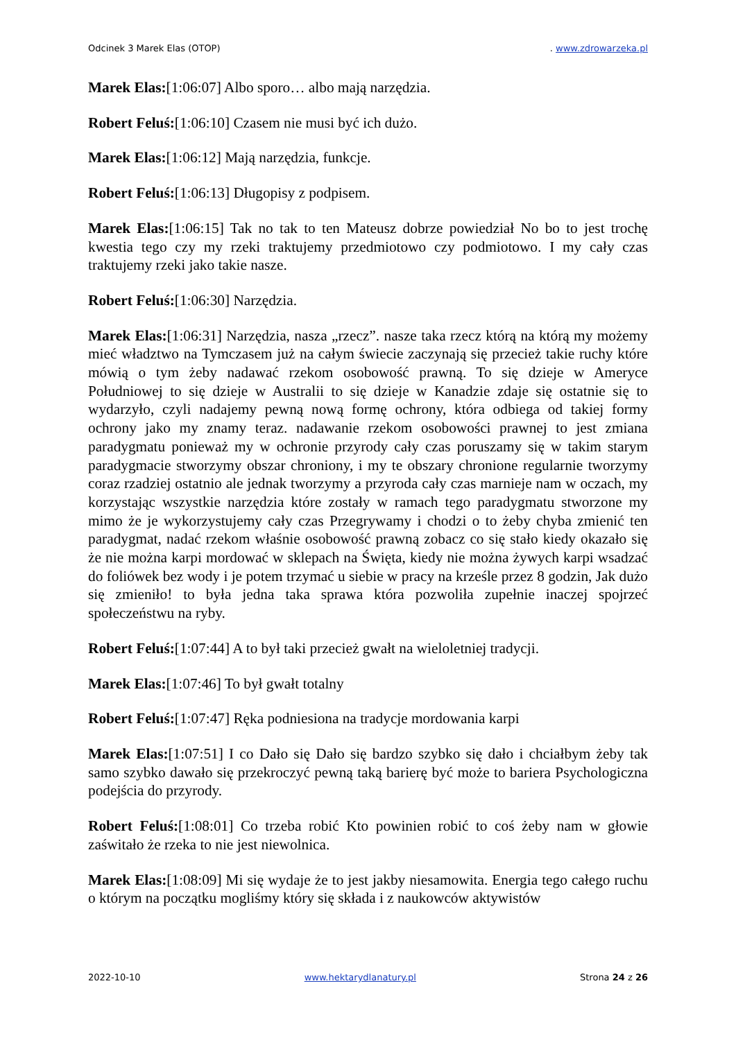Odcinek 3 Marek Elas (OTOP). www.zdrowarzeka.pl
Marek Elas:[1:06:07] Albo sporo… albo mają narzędzia.
Robert Feluś:[1:06:10] Czasem nie musi być ich dużo.
Marek Elas:[1:06:12] Mają narzędzia, funkcje.
Robert Feluś:[1:06:13] Długopisy z podpisem.
Marek Elas:[1:06:15] Tak no tak to ten Mateusz dobrze powiedział No bo to jest trochę kwestia tego czy my rzeki traktujemy przedmiotowo czy podmiotowo. I my cały czas traktujemy rzeki jako takie nasze.
Robert Feluś:[1:06:30] Narzędzia.
Marek Elas:[1:06:31] Narzędzia, nasza „rzecz”. nasze taka rzecz którą na którą my możemy mieć władztwo na Tymczasem już na całym świecie zaczynają się przecież takie ruchy które mówią o tym żeby nadawać rzekom osobowość prawną. To się dzieje w Ameryce Południowej to się dzieje w Australii to się dzieje w Kanadzie zdaje się ostatnie się to wydarzyło, czyli nadajemy pewną nową formę ochrony, która odbiega od takiej formy ochrony jako my znamy teraz. nadawanie rzekom osobowości prawnej to jest zmiana paradygmatu ponieważ my w ochronie przyrody cały czas poruszamy się w takim starym paradygmacie stworzymy obszar chroniony, i my te obszary chronione regularnie tworzymy coraz rzadziej ostatnio ale jednak tworzymy a przyroda cały czas marnieje nam w oczach, my korzystając wszystkie narzędzia które zostały w ramach tego paradygmatu stworzone my mimo że je wykorzystujemy cały czas Przegrywamy i chodzi o to żeby chyba zmienić ten paradygmat, nadać rzekom właśnie osobowość prawną zobacz co się stało kiedy okazało się że nie można karpi mordować w sklepach na Święta, kiedy nie można żywych karpi wsadzać do foliówek bez wody i je potem trzymać u siebie w pracy na krześle przez 8 godzin, Jak dużo się zmieniło! to była jedna taka sprawa która pozwoliła zupełnie inaczej spojrzeć społeczeństwu na ryby.
Robert Feluś:[1:07:44] A to był taki przecież gwałt na wieloletniej tradycji.
Marek Elas:[1:07:46] To był gwałt totalny
Robert Feluś:[1:07:47] Ręka podniesiona na tradycje mordowania karpi
Marek Elas:[1:07:51] I co Dało się Dało się bardzo szybko się dało i chciałbym żeby tak samo szybko dawało się przekroczyć pewną taką barierę być może to bariera Psychologiczna podejścia do przyrody.
Robert Feluś:[1:08:01] Co trzeba robić Kto powinien robić to coś żeby nam w głowie zaświtało że rzeka to nie jest niewolnica.
Marek Elas:[1:08:09] Mi się wydaje że to jest jakby niesamowita. Energia tego całego ruchu o którym na początku mogliśmy który się składa i z naukowców aktywistów
2022-10-10 www.hektarydlanatury.pl Strona 24 z 26